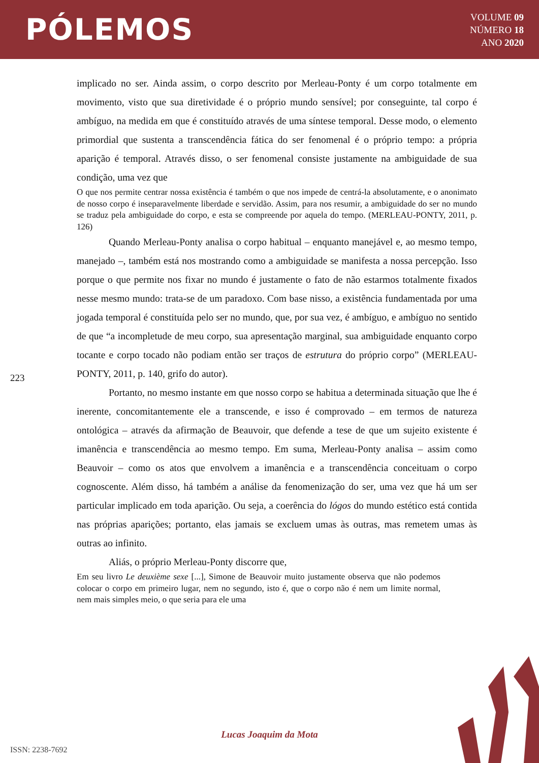PÓLEMOS
VOLUME 09
NÚMERO 18
ANO 2020
implicado no ser. Ainda assim, o corpo descrito por Merleau-Ponty é um corpo totalmente em movimento, visto que sua diretividade é o próprio mundo sensível; por conseguinte, tal corpo é ambíguo, na medida em que é constituído através de uma síntese temporal. Desse modo, o elemento primordial que sustenta a transcendência fática do ser fenomenal é o próprio tempo: a própria aparição é temporal. Através disso, o ser fenomenal consiste justamente na ambiguidade de sua condição, uma vez que
O que nos permite centrar nossa existência é também o que nos impede de centrá-la absolutamente, e o anonimato de nosso corpo é inseparavelmente liberdade e servidão. Assim, para nos resumir, a ambiguidade do ser no mundo se traduz pela ambiguidade do corpo, e esta se compreende por aquela do tempo. (MERLEAU-PONTY, 2011, p. 126)
Quando Merleau-Ponty analisa o corpo habitual – enquanto manejável e, ao mesmo tempo, manejado –, também está nos mostrando como a ambiguidade se manifesta a nossa percepção. Isso porque o que permite nos fixar no mundo é justamente o fato de não estarmos totalmente fixados nesse mesmo mundo: trata-se de um paradoxo. Com base nisso, a existência fundamentada por uma jogada temporal é constituída pelo ser no mundo, que, por sua vez, é ambíguo, e ambíguo no sentido de que “a incompletude de meu corpo, sua apresentação marginal, sua ambiguidade enquanto corpo tocante e corpo tocado não podiam então ser traços de estrutura do próprio corpo” (MERLEAU-PONTY, 2011, p. 140, grifo do autor).
Portanto, no mesmo instante em que nosso corpo se habitua a determinada situação que lhe é inerente, concomitantemente ele a transcende, e isso é comprovado – em termos de natureza ontológica – através da afirmação de Beauvoir, que defende a tese de que um sujeito existente é imanência e transcendência ao mesmo tempo. Em suma, Merleau-Ponty analisa – assim como Beauvoir – como os atos que envolvem a imanência e a transcendência conceituam o corpo cognoscente. Além disso, há também a análise da fenomenização do ser, uma vez que há um ser particular implicado em toda aparição. Ou seja, a coerência do lógos do mundo estético está contida nas próprias aparições; portanto, elas jamais se excluem umas às outras, mas remetem umas às outras ao infinito.
Aliás, o próprio Merleau-Ponty discorre que,
Em seu livro Le deuxième sexe [...], Simone de Beauvoir muito justamente observa que não podemos colocar o corpo em primeiro lugar, nem no segundo, isto é, que o corpo não é nem um limite normal, nem mais simples meio, o que seria para ele uma
223
Lucas Joaquim da Mota
ISSN: 2238-7692